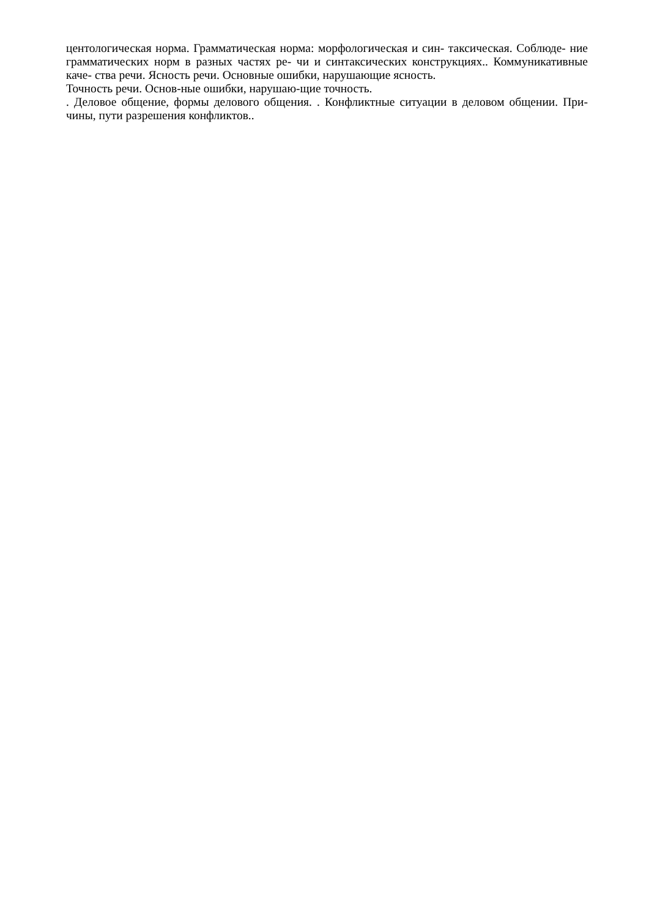центологическая норма. Грамматическая норма: морфологическая и син- таксическая. Соблюде- ние грамматических норм в разных частях ре- чи и синтаксических конструкциях.. Коммуникативные каче- ства речи. Ясность речи. Основные ошибки, нарушающие ясность.
Точность речи. Основ-ные ошибки, нарушаю-щие точность.
. Деловое общение, формы делового общения. . Конфликтные ситуации в деловом общении. При-чины, пути разрешения конфликтов..